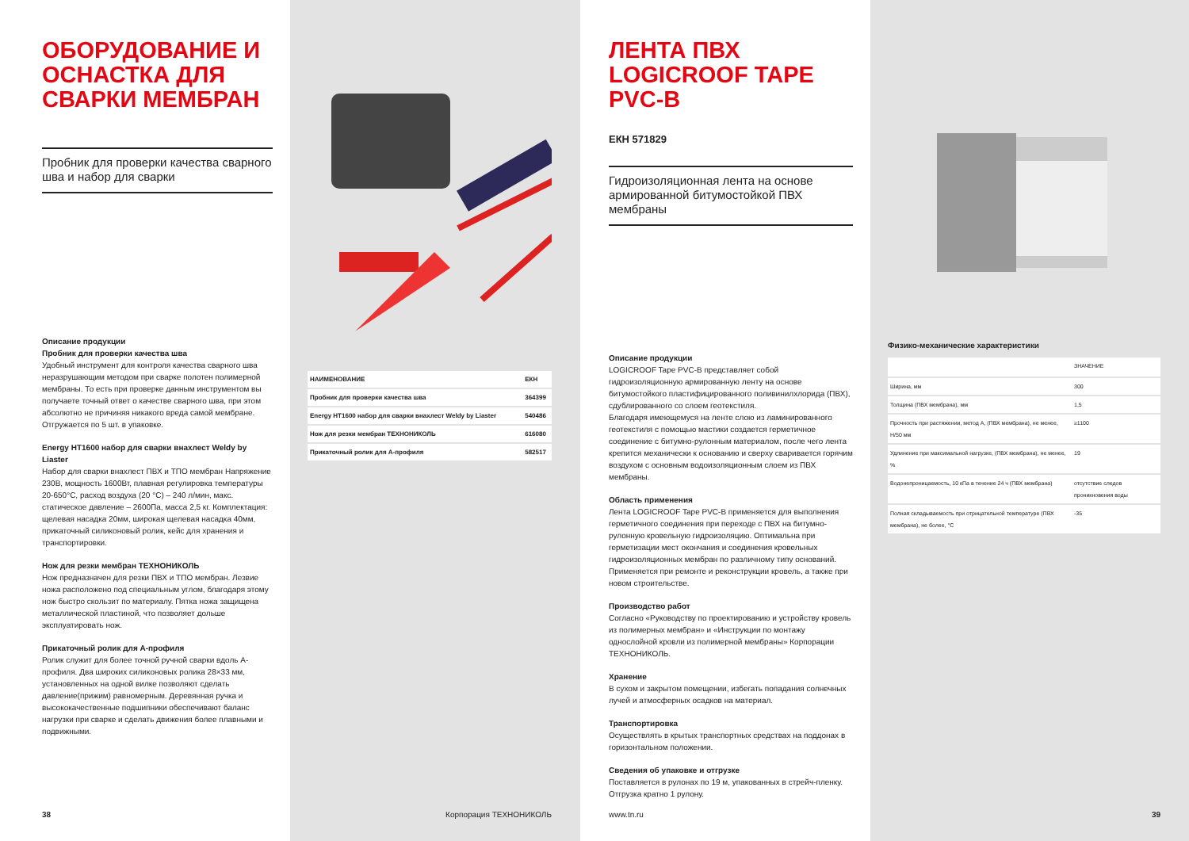ОБОРУДОВАНИЕ И ОСНАСТКА ДЛЯ СВАРКИ МЕМБРАН
Пробник для проверки качества сварного шва и набор для сварки
Описание продукции
Пробник для проверки качества шва
Удобный инструмент для контроля качества сварного шва неразрушающим методом при сварке полотен полимерной мембраны. То есть при проверке данным инструментом вы получаете точный ответ о качестве сварного шва, при этом абсолютно не причиняя никакого вреда самой мембране. Отгружается по 5 шт. в упаковке.
Energy HT1600 набор для сварки внахлест Weldy by Liaster
Набор для сварки внахлест ПВХ и ТПО мембран Напряжение 230В, мощность 1600Вт, плавная регулировка температуры 20-650°C, расход воздуха (20 °C) – 240 л/мин, макс. статическое давление – 2600Па, масса 2,5 кг. Комплектация: щелевая насадка 20мм, широкая щелевая насадка 40мм, прикаточный силиконовый ролик, кейс для хранения и транспортировки.
Нож для резки мембран ТЕХНОНИКОЛЬ
Нож предназначен для резки ПВХ и ТПО мембран. Лезвие ножа расположено под специальным углом, благодаря этому нож быстро скользит по материалу. Пятка ножа защищена металлической пластиной, что позволяет дольше эксплуатировать нож.
Прикаточный ролик для А-профиля
Ролик служит для более точной ручной сварки вдоль А-профиля. Два широких силиконовых ролика 28×33 мм, установленных на одной вилке позволяют сделать давление(прижим) равномерным. Деревянная ручка и высококачественные подшипники обеспечивают баланс нагрузки при сварке и сделать движения более плавными и подвижными.
38
| НАИМЕНОВАНИЕ | ЕКН |
| --- | --- |
| Пробник для проверки качества шва | 364399 |
| Energy HT1600 набор для сварки внахлест Weldy by Liaster | 540486 |
| Нож для резки мембран ТЕХНОНИКОЛЬ | 616080 |
| Прикаточный ролик для А-профиля | 582517 |
Корпорация ТЕХНОНИКОЛЬ
ЛЕНТА ПВХ LOGICROOF TAPE PVC-B
ЕКН 571829
Гидроизоляционная лента на основе армированной битумостойкой ПВХ мембраны
Описание продукции
LOGICROOF Tape PVC-B представляет собой гидроизоляционную армированную ленту на основе битумостойкого пластифицированного поливинилхлорида (ПВХ), сдублированного со слоем геотекстиля.
Благодаря имеющемуся на ленте слою из ламинированного геотекстиля с помощью мастики создается герметичное соединение с битумно-рулонным материалом, после чего лента крепится механически к основанию и сверху сваривается горячим воздухом с основным водоизоляционным слоем из ПВХ мембраны.
Область применения
Лента LOGICROOF Tape PVC-B применяется для выполнения герметичного соединения при переходе с ПВХ на битумно-рулонную кровельную гидроизоляцию. Оптимальна при герметизации мест окончания и соединения кровельных гидроизоляционных мембран по различному типу оснований. Применяется при ремонте и реконструкции кровель, а также при новом строительстве.
Производство работ
Согласно «Руководству по проектированию и устройству кровель из полимерных мембран» и «Инструкции по монтажу однослойной кровли из полимерной мембраны» Корпорации ТЕХНОНИКОЛЬ.
Хранение
В сухом и закрытом помещении, избегать попадания солнечных лучей и атмосферных осадков на материал.
Транспортировка
Осуществлять в крытых транспортных средствах на поддонах в горизонтальном положении.
Сведения об упаковке и отгрузке
Поставляется в рулонах по 19 м, упакованных в стрейч-пленку. Отгрузка кратно 1 рулону.
www.tn.ru
Физико-механические характеристики
| | ЗНАЧЕНИЕ |
| --- | --- |
| Ширина, мм | 300 |
| Толщина (ПВХ мембрана), мм | 1,5 |
| Прочность при растяжении, метод А, (ПВХ мембрана), не менее, Н/50 мм | ≥1100 |
| Удлинение при максимальной нагрузке, (ПВХ мембрана), не менее, % | 19 |
| Водонепроницаемость, 10 кПа в течение 24 ч (ПВХ мембрана) | отсутствие следов проникновения воды |
| Полная складываемость при отрицательной температуре (ПВХ мембрана), не более, °С | -35 |
39